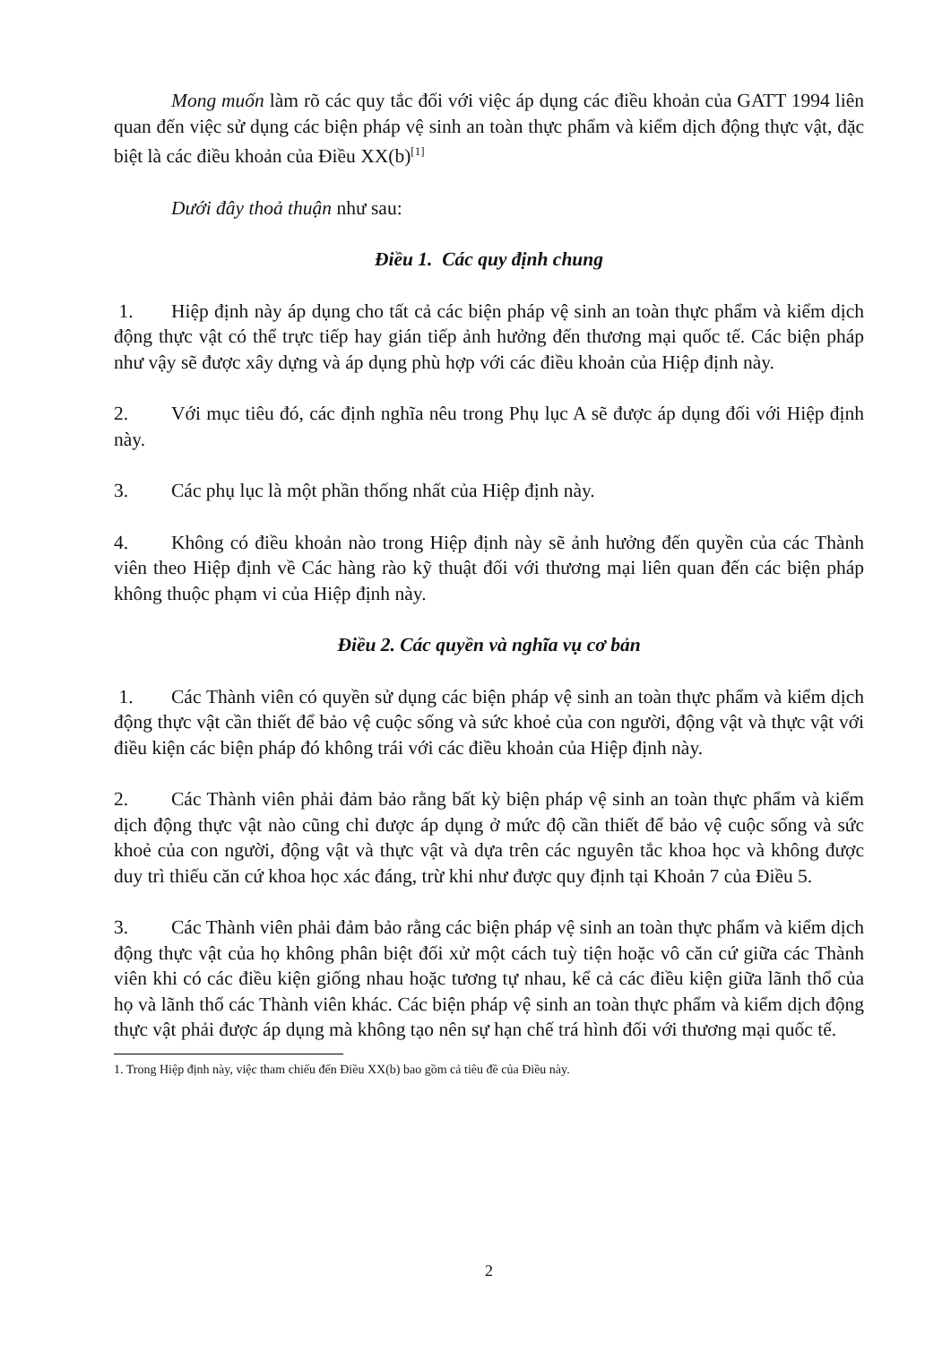Mong muốn làm rõ các quy tắc đối với việc áp dụng các điều khoản của GATT 1994 liên quan đến việc sử dụng các biện pháp vệ sinh an toàn thực phẩm và kiểm dịch động thực vật, đặc biệt là các điều khoản của Điều XX(b)<sup>[1]</sup>
Dưới đây thoả thuận như sau:
Điều 1. Các quy định chung
1. Hiệp định này áp dụng cho tất cả các biện pháp vệ sinh an toàn thực phẩm và kiểm dịch động thực vật có thể trực tiếp hay gián tiếp ảnh hưởng đến thương mại quốc tế. Các biện pháp như vậy sẽ được xây dựng và áp dụng phù hợp với các điều khoản của Hiệp định này.
2. Với mục tiêu đó, các định nghĩa nêu trong Phụ lục A sẽ được áp dụng đối với Hiệp định này.
3. Các phụ lục là một phần thống nhất của Hiệp định này.
4. Không có điều khoản nào trong Hiệp định này sẽ ảnh hưởng đến quyền của các Thành viên theo Hiệp định về Các hàng rào kỹ thuật đối với thương mại liên quan đến các biện pháp không thuộc phạm vi của Hiệp định này.
Điều 2. Các quyền và nghĩa vụ cơ bản
1. Các Thành viên có quyền sử dụng các biện pháp vệ sinh an toàn thực phẩm và kiểm dịch động thực vật cần thiết để bảo vệ cuộc sống và sức khoẻ của con người, động vật và thực vật với điều kiện các biện pháp đó không trái với các điều khoản của Hiệp định này.
2. Các Thành viên phải đảm bảo rằng bất kỳ biện pháp vệ sinh an toàn thực phẩm và kiểm dịch động thực vật nào cũng chỉ được áp dụng ở mức độ cần thiết để bảo vệ cuộc sống và sức khoẻ của con người, động vật và thực vật và dựa trên các nguyên tắc khoa học và không được duy trì thiếu căn cứ khoa học xác đáng, trừ khi như được quy định tại Khoản 7 của Điều 5.
3. Các Thành viên phải đảm bảo rằng các biện pháp vệ sinh an toàn thực phẩm và kiểm dịch động thực vật của họ không phân biệt đối xử một cách tuỳ tiện hoặc vô căn cứ giữa các Thành viên khi có các điều kiện giống nhau hoặc tương tự nhau, kể cả các điều kiện giữa lãnh thổ của họ và lãnh thổ các Thành viên khác. Các biện pháp vệ sinh an toàn thực phẩm và kiểm dịch động thực vật phải được áp dụng mà không tạo nên sự hạn chế trá hình đối với thương mại quốc tế.
1. Trong Hiệp định này, việc tham chiếu đến Điều XX(b) bao gồm cả tiêu đề của Điều này.
2